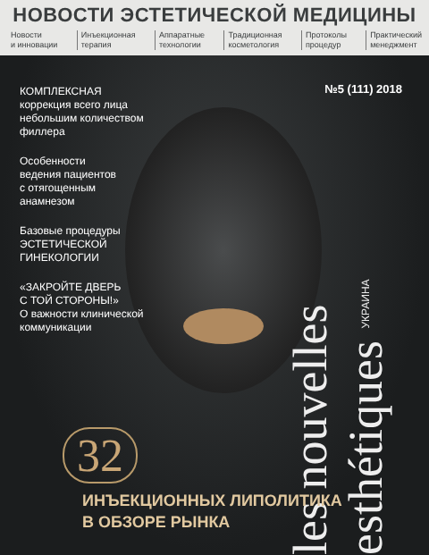НОВОСТИ ЭСТЕТИЧЕСКОЙ МЕДИЦИНЫ
Новости
и инновации
Инъекционная
терапия
Аппаратные
технологии
Традиционная
косметология
Протоколы
процедур
Практический
менеджмент
№5 (111) 2018
КОМПЛЕКСНАЯ
коррекция всего лица
небольшим количеством
филлера
Особенности
ведения пациентов
с отягощенным
анамнезом
Базовые процедуры
ЭСТЕТИЧЕСКОЙ
ГИНЕКОЛОГИИ
«ЗАКРОЙТЕ ДВЕРЬ
С ТОЙ СТОРОНЫ!»
О важности клинической
коммуникации
les nouvelles esthétiques УКРАИНА
32
ИНЪЕКЦИОННЫХ ЛИПОЛИТИКА
В ОБЗОРЕ РЫНКА